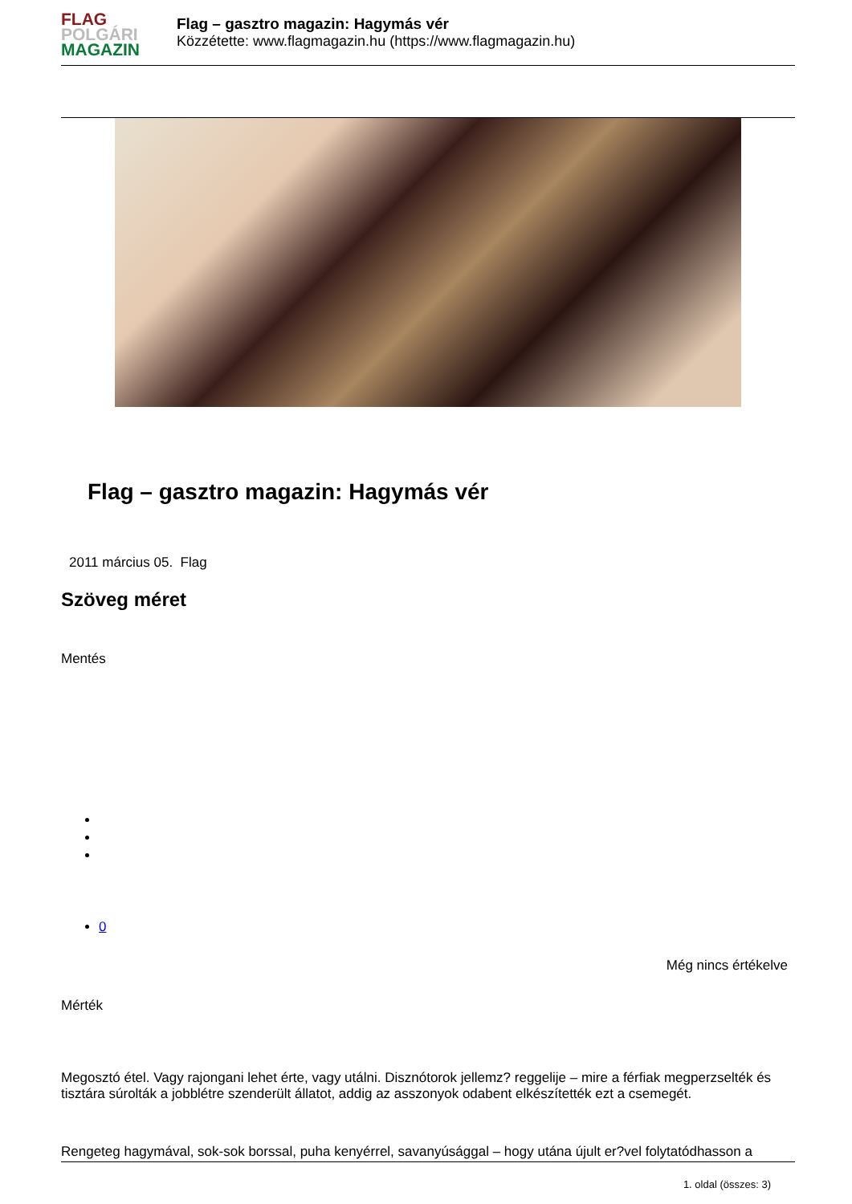FLAG
POLGÁRI
MAGAZIN
Flag – gasztro magazin: Hagymás vér
Közzétette: www.flagmagazin.hu (https://www.flagmagazin.hu)
Flag – gasztro magazin: Hagymás vér
2011 március 05. Flag
Szöveg méret
Mentés
0
Még nincs értékelve
Mérték
Megosztó étel. Vagy rajongani lehet érte, vagy utálni. Disznótorok jellemz? reggelije – mire a férfiak megperzselték és tisztára súrolták a jobblétre szenderült állatot, addig az asszonyok odabent elkészítették ezt a csemegét.
Rengeteg hagymával, sok-sok borssal, puha kenyérrel, savanyúsággal – hogy utána újult er?vel folytatódhasson a
1. oldal (összes: 3)